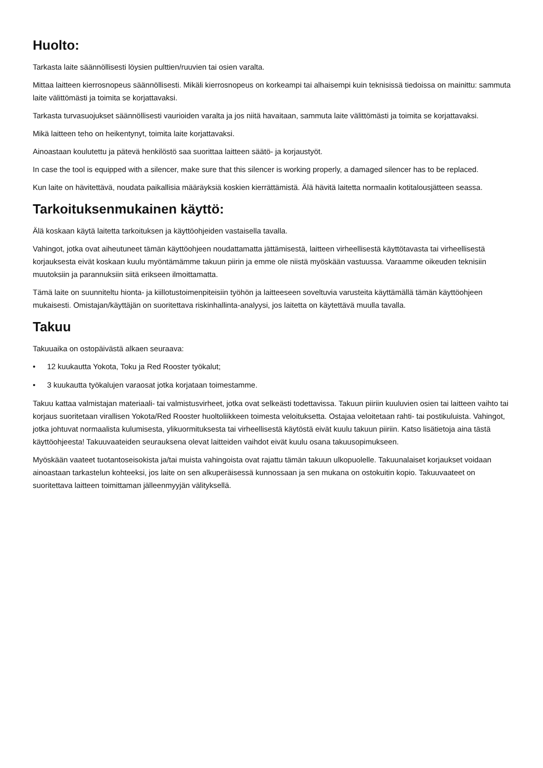Huolto:
Tarkasta laite säännöllisesti löysien pulttien/ruuvien tai osien varalta.
Mittaa laitteen kierrosnopeus säännöllisesti. Mikäli kierrosnopeus on korkeampi tai alhaisempi kuin teknisissä tiedoissa on mainittu: sammuta laite välittömästi ja toimita se korjattavaksi.
Tarkasta turvasuojukset säännöllisesti vaurioiden varalta ja jos niitä havaitaan, sammuta laite välittömästi ja toimita se korjattavaksi.
Mikä laitteen teho on heikentynyt, toimita laite korjattavaksi.
Ainoastaan koulutettu ja pätevä henkilöstö saa suorittaa laitteen säätö- ja korjaustyöt.
In case the tool is equipped with a silencer, make sure that this silencer is working properly, a damaged silencer has to be replaced.
Kun laite on hävitettävä, noudata paikallisia määräyksiä koskien kierrättämistä. Älä hävitä laitetta normaalin kotitalousjätteen seassa.
Tarkoituksenmukainen käyttö:
Älä koskaan käytä laitetta tarkoituksen ja käyttöohjeiden vastaisella tavalla.
Vahingot, jotka ovat aiheutuneet tämän käyttöohjeen noudattamatta jättämisestä, laitteen virheellisestä käyttötavasta tai virheellisestä korjauksesta eivät koskaan kuulu myöntämämme takuun piirin ja emme ole niistä myöskään vastuussa. Varaamme oikeuden teknisiin muutoksiin ja parannuksiin siitä erikseen ilmoittamatta.
Tämä laite on suunniteltu hionta- ja kiillotustoimenpiteisiin työhön ja laitteeseen soveltuvia varusteita käyttämällä tämän käyttöohjeen mukaisesti. Omistajan/käyttäjän on suoritettava riskinhallinta-analyysi, jos laitetta on käytettävä muulla tavalla.
Takuu
Takuuaika on ostopäivästä alkaen seuraava:
• 12 kuukautta Yokota, Toku ja Red Rooster työkalut;
• 3 kuukautta työkalujen varaosat jotka korjataan toimestamme.
Takuu kattaa valmistajan materiaali- tai valmistusvirheet, jotka ovat selkeästi todettavissa. Takuun piiriin kuuluvien osien tai laitteen vaihto tai korjaus suoritetaan virallisen Yokota/Red Rooster huoltoliikkeen toimesta veloituksetta. Ostajaa veloitetaan rahti- tai postikuluista. Vahingot, jotka johtuvat normaalista kulumisesta, ylikuormituksesta tai virheellisestä käytöstä eivät kuulu takuun piiriin. Katso lisätietoja aina tästä käyttöohjeesta! Takuuvaateiden seurauksena olevat laitteiden vaihdot eivät kuulu osana takuusopimukseen.
Myöskään vaateet tuotantoseisokista ja/tai muista vahingoista ovat rajattu tämän takuun ulkopuolelle. Takuunalaiset korjaukset voidaan ainoastaan tarkastelun kohteeksi, jos laite on sen alkuperäisessä kunnossaan ja sen mukana on ostokuitin kopio. Takuuvaateet on suoritettava laitteen toimittaman jälleenmyyjän välityksellä.